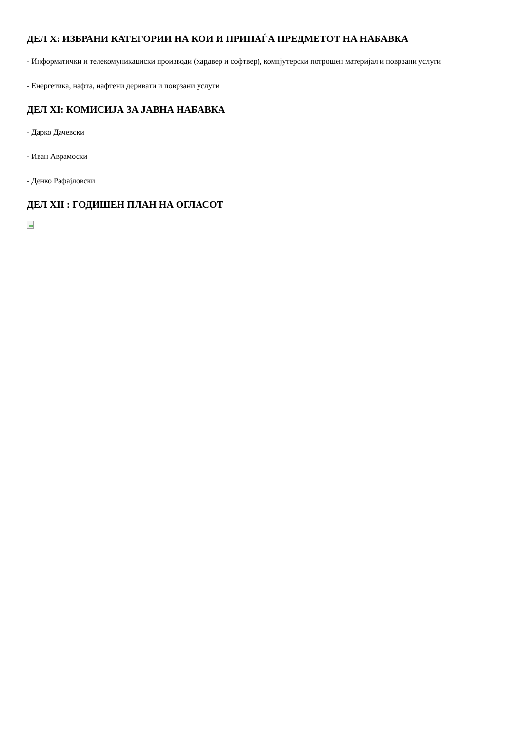ДЕЛ X: ИЗБРАНИ КАТЕГОРИИ НА КОИ И ПРИПАЃА ПРЕДМЕТОТ НА НАБАВКА
- Информатички и телекомуникациски производи (хардвер и софтвер), компјутерски потрошен материјал и поврзани услуги
- Енергетика, нафта, нафтени деривати и поврзани услуги
ДЕЛ XI: КОМИСИЈА ЗА ЈАВНА НАБАВКА
- Дарко Дачевски
- Иван Аврамоски
- Денко Рафајловски
ДЕЛ XII : ГОДИШЕН ПЛАН НА ОГЛАСОТ
➡